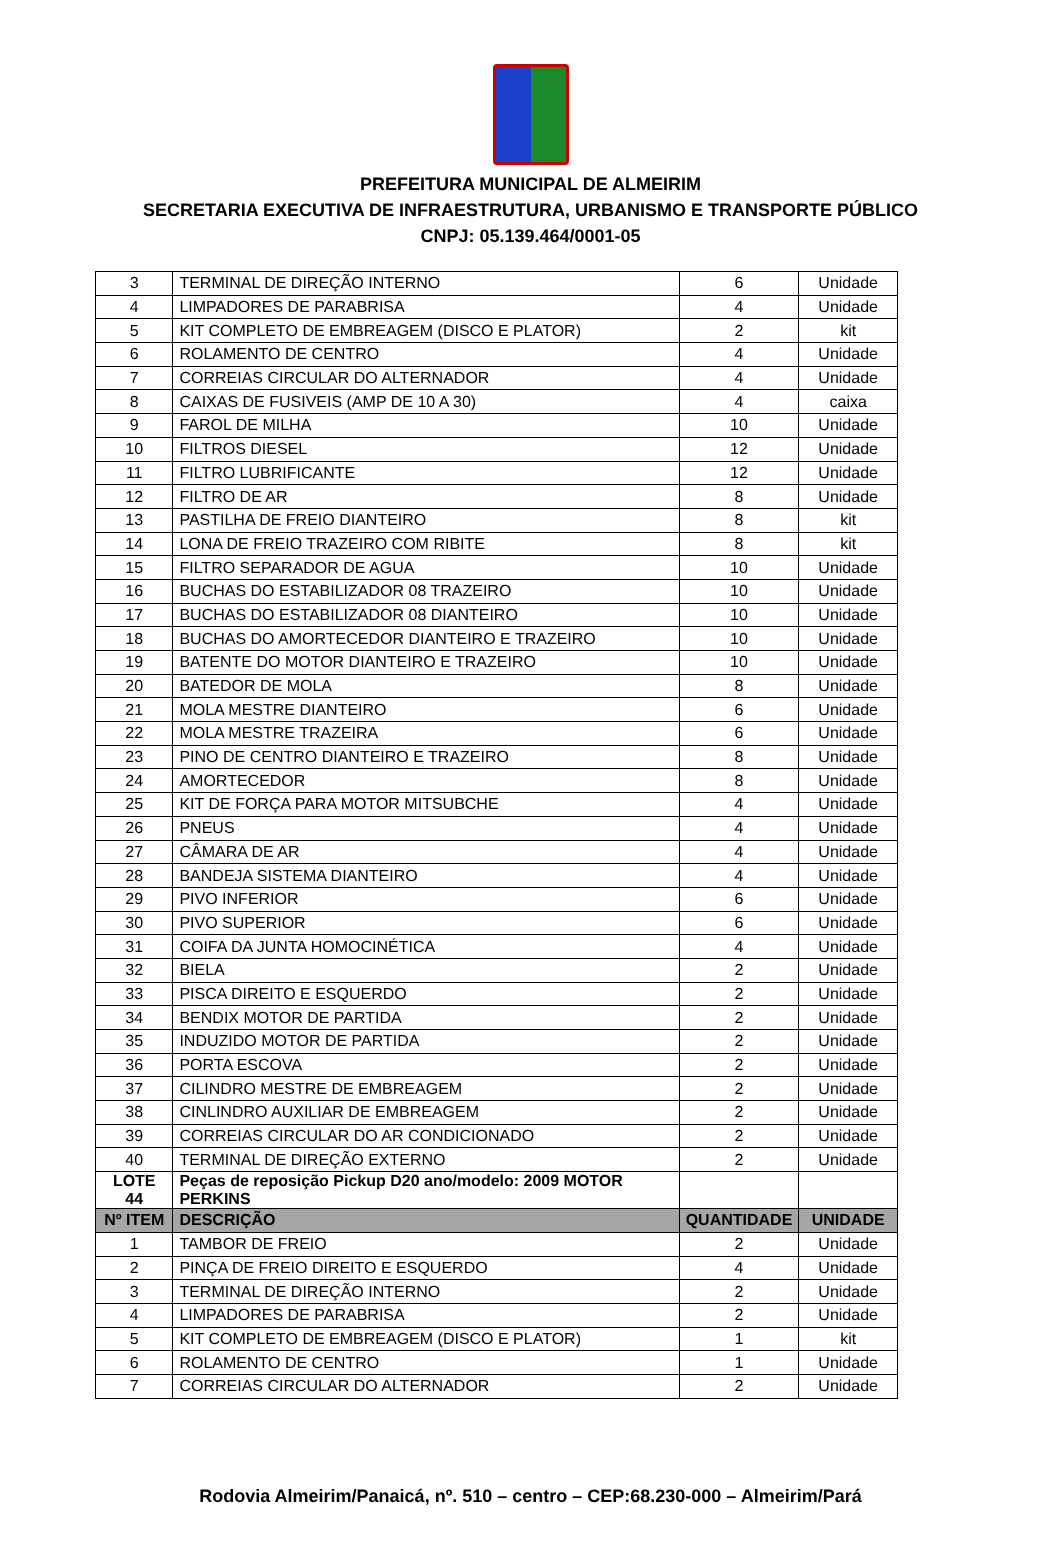PREFEITURA MUNICIPAL DE ALMEIRIM
SECRETARIA EXECUTIVA DE INFRAESTRUTURA, URBANISMO E TRANSPORTE PÚBLICO
CNPJ: 05.139.464/0001-05
| 3 | TERMINAL DE DIREÇÃO INTERNO | 6 | Unidade |
| 4 | LIMPADORES DE PARABRISA | 4 | Unidade |
| 5 | KIT COMPLETO DE EMBREAGEM (DISCO E PLATOR) | 2 | kit |
| 6 | ROLAMENTO DE CENTRO | 4 | Unidade |
| 7 | CORREIAS CIRCULAR DO ALTERNADOR | 4 | Unidade |
| 8 | CAIXAS DE FUSIVEIS (AMP DE 10 A 30) | 4 | caixa |
| 9 | FAROL DE MILHA | 10 | Unidade |
| 10 | FILTROS DIESEL | 12 | Unidade |
| 11 | FILTRO LUBRIFICANTE | 12 | Unidade |
| 12 | FILTRO DE AR | 8 | Unidade |
| 13 | PASTILHA DE FREIO DIANTEIRO | 8 | kit |
| 14 | LONA DE FREIO TRAZEIRO COM RIBITE | 8 | kit |
| 15 | FILTRO SEPARADOR DE AGUA | 10 | Unidade |
| 16 | BUCHAS DO ESTABILIZADOR 08 TRAZEIRO | 10 | Unidade |
| 17 | BUCHAS DO ESTABILIZADOR 08 DIANTEIRO | 10 | Unidade |
| 18 | BUCHAS DO AMORTECEDOR DIANTEIRO E TRAZEIRO | 10 | Unidade |
| 19 | BATENTE DO MOTOR DIANTEIRO E TRAZEIRO | 10 | Unidade |
| 20 | BATEDOR DE MOLA | 8 | Unidade |
| 21 | MOLA MESTRE DIANTEIRO | 6 | Unidade |
| 22 | MOLA MESTRE TRAZEIRA | 6 | Unidade |
| 23 | PINO DE CENTRO DIANTEIRO E TRAZEIRO | 8 | Unidade |
| 24 | AMORTECEDOR | 8 | Unidade |
| 25 | KIT DE FORÇA PARA MOTOR MITSUBCHE | 4 | Unidade |
| 26 | PNEUS | 4 | Unidade |
| 27 | CÂMARA DE AR | 4 | Unidade |
| 28 | BANDEJA SISTEMA DIANTEIRO | 4 | Unidade |
| 29 | PIVO INFERIOR | 6 | Unidade |
| 30 | PIVO SUPERIOR | 6 | Unidade |
| 31 | COIFA DA JUNTA HOMOCINÉTICA | 4 | Unidade |
| 32 | BIELA | 2 | Unidade |
| 33 | PISCA DIREITO E ESQUERDO | 2 | Unidade |
| 34 | BENDIX MOTOR DE PARTIDA | 2 | Unidade |
| 35 | INDUZIDO MOTOR DE PARTIDA | 2 | Unidade |
| 36 | PORTA ESCOVA | 2 | Unidade |
| 37 | CILINDRO MESTRE DE EMBREAGEM | 2 | Unidade |
| 38 | CINLINDRO AUXILIAR DE EMBREAGEM | 2 | Unidade |
| 39 | CORREIAS CIRCULAR DO AR CONDICIONADO | 2 | Unidade |
| 40 | TERMINAL DE DIREÇÃO EXTERNO | 2 | Unidade |
| LOTE 44 | Peças de reposição Pickup D20 ano/modelo: 2009 MOTOR PERKINS | | |
| Nº ITEM | DESCRIÇÃO | QUANTIDADE | UNIDADE |
| 1 | TAMBOR DE FREIO | 2 | Unidade |
| 2 | PINÇA DE FREIO DIREITO E ESQUERDO | 4 | Unidade |
| 3 | TERMINAL DE DIREÇÃO INTERNO | 2 | Unidade |
| 4 | LIMPADORES DE PARABRISA | 2 | Unidade |
| 5 | KIT COMPLETO DE EMBREAGEM (DISCO E PLATOR) | 1 | kit |
| 6 | ROLAMENTO DE CENTRO | 1 | Unidade |
| 7 | CORREIAS CIRCULAR DO ALTERNADOR | 2 | Unidade |
Rodovia Almeirim/Panaicá, nº. 510 – centro – CEP:68.230-000 – Almeirim/Pará